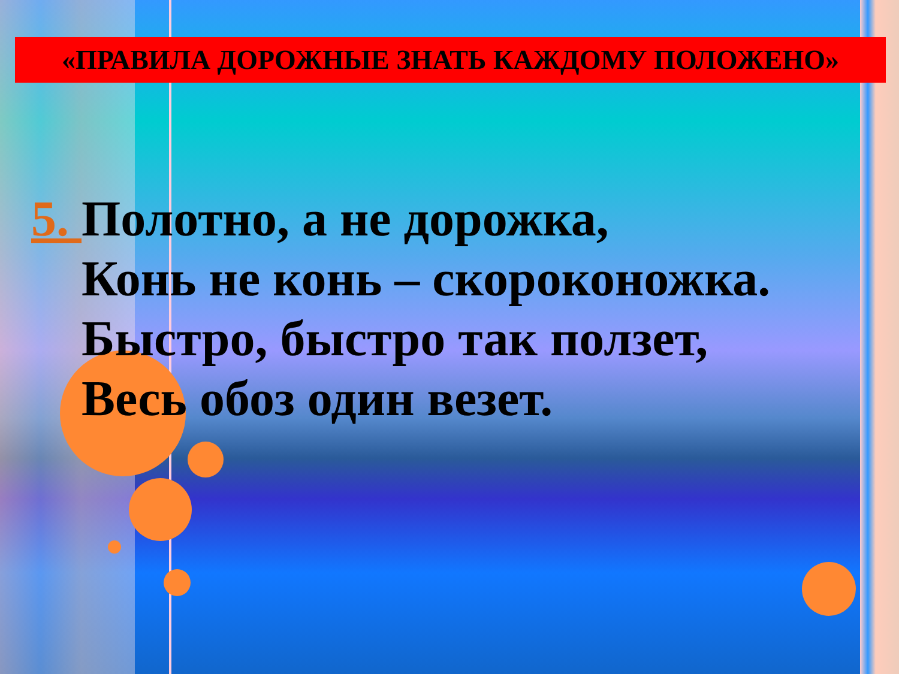«ПРАВИЛА ДОРОЖНЫЕ ЗНАТЬ КАЖДОМУ ПОЛОЖЕНО»
5. Полотно, а не дорожка,
Конь не конь – скороконожка.
Быстро, быстро так ползет,
Весь обоз один везет.